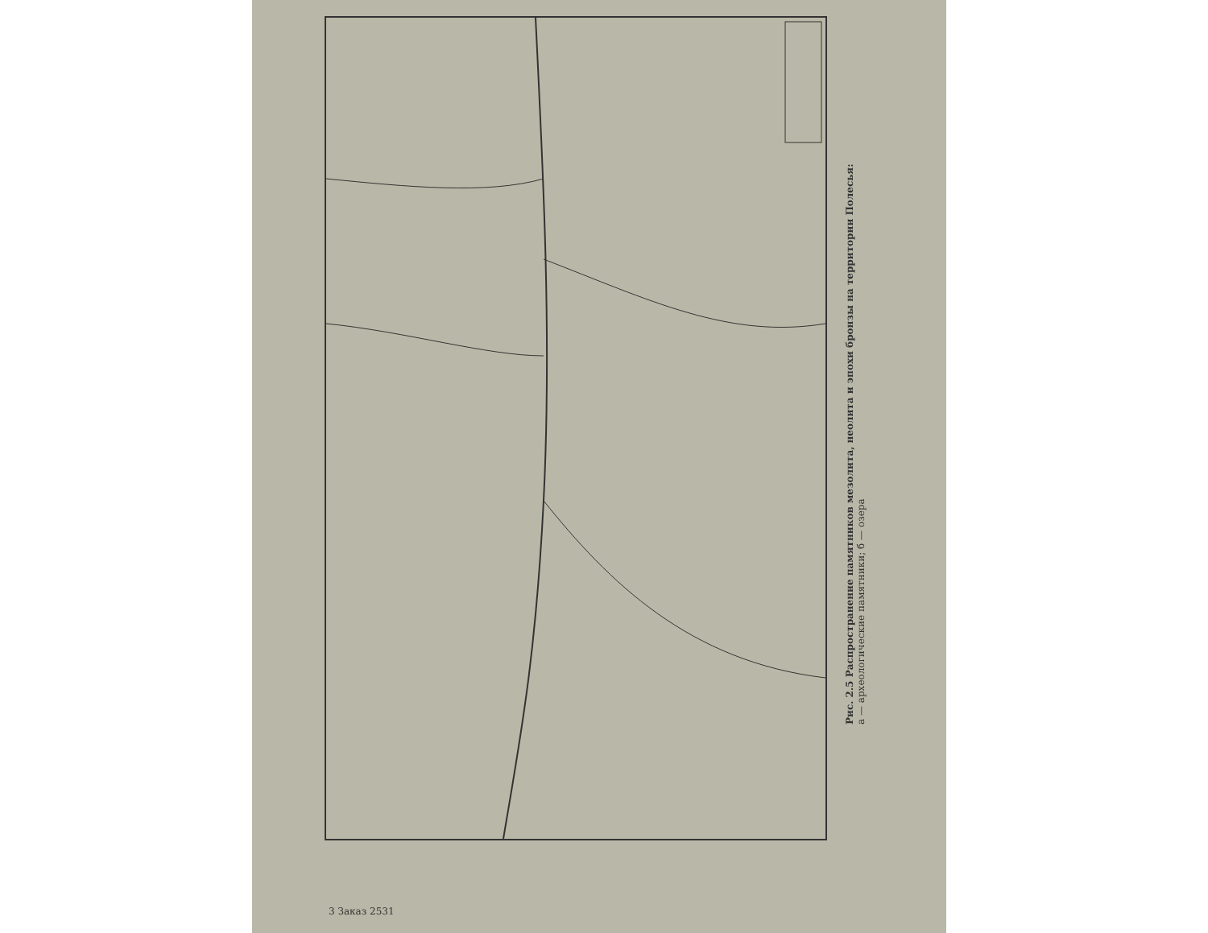Рис. 2.5 Распространение памятников мезолита, неолита и эпохи бронзы на территории Полесья:
а — археологические памятники; б — озера
3 Заказ 2531